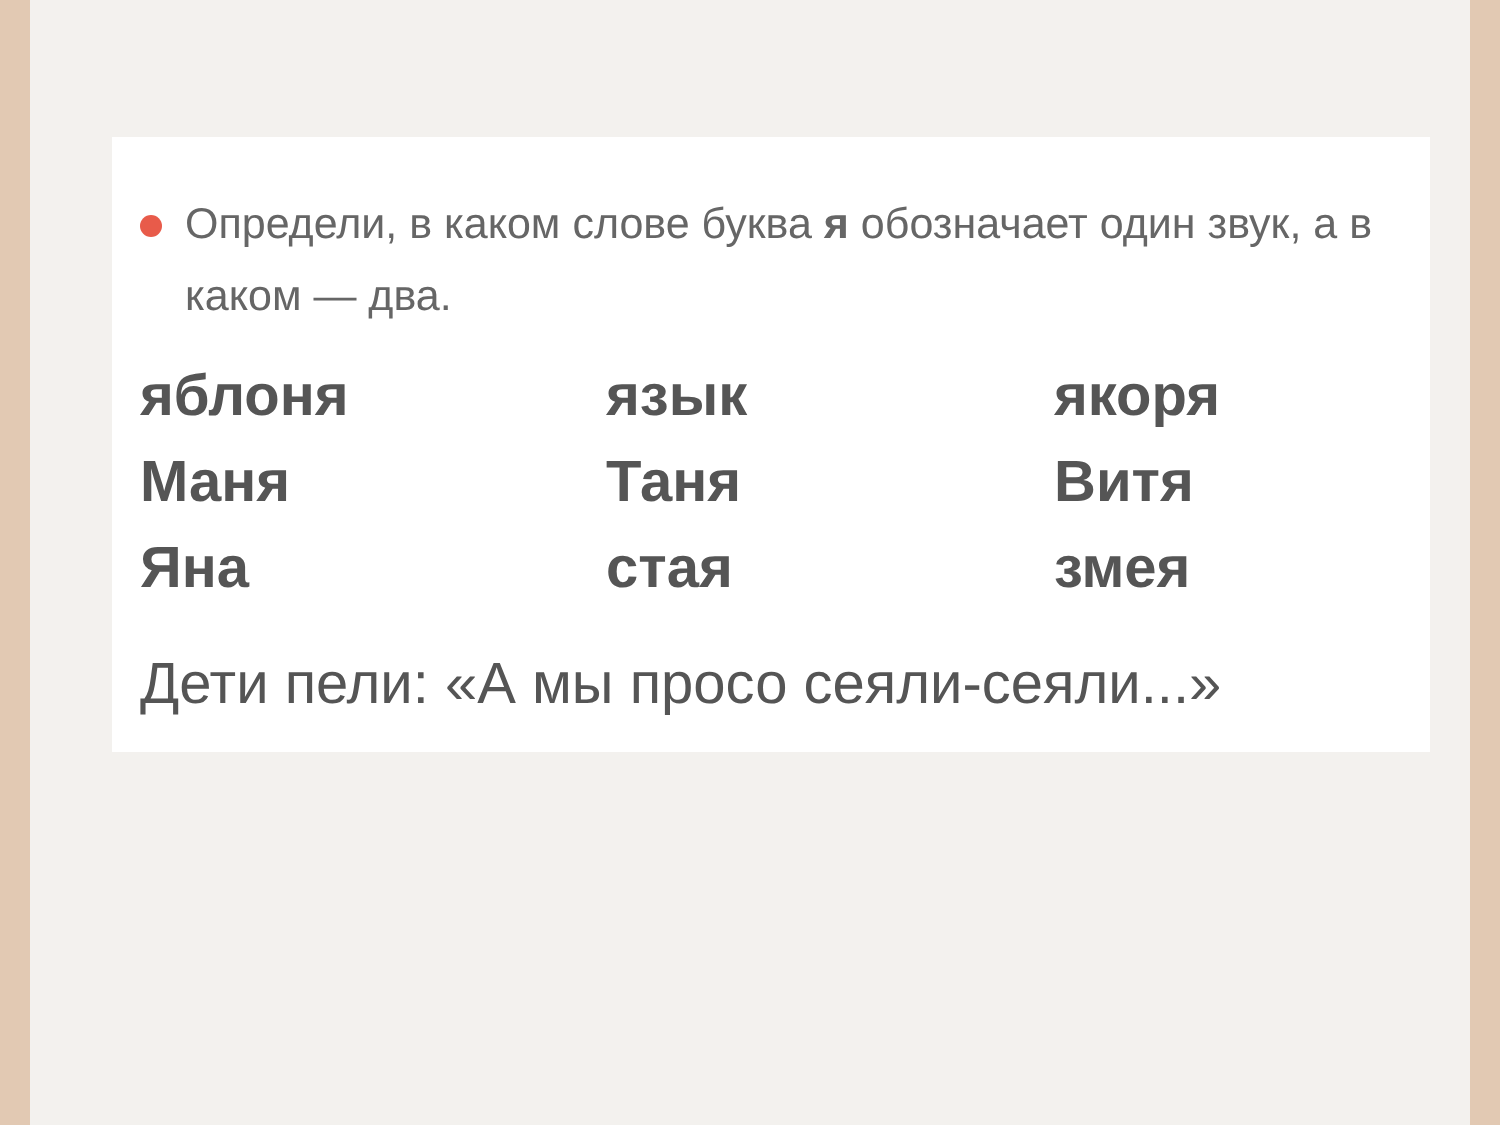Определи, в каком слове буква я обозначает один звук, а в каком — два.
| яблоня | язык | якоря |
| Маня | Таня | Витя |
| Яна | стая | змея |
Дети пели: «А мы просо сеяли-сеяли...»